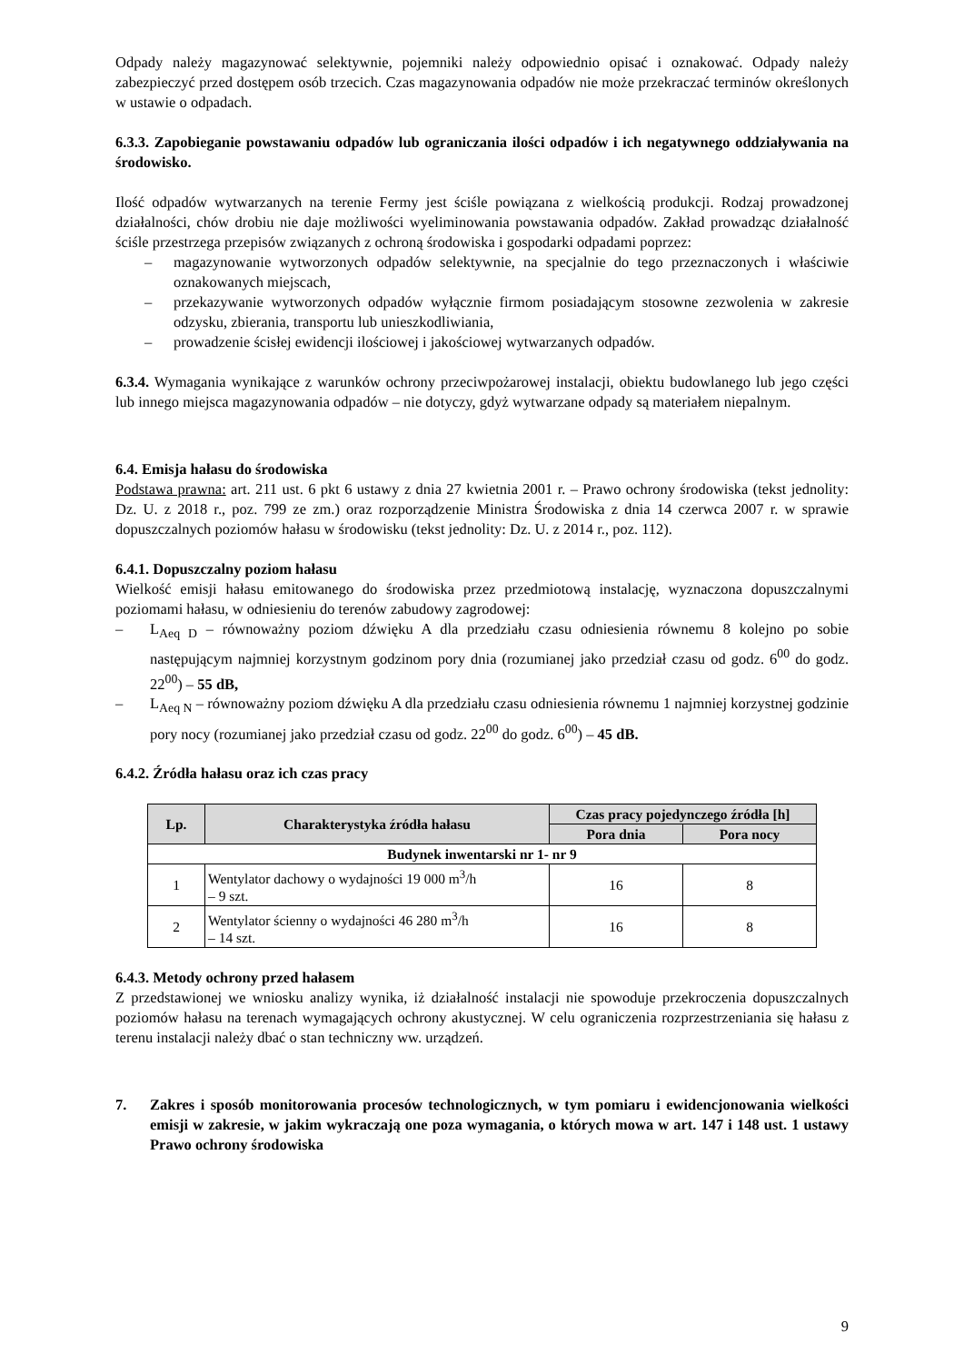Odpady należy magazynować selektywnie, pojemniki należy odpowiednio opisać i oznakować. Odpady należy zabezpieczyć przed dostępem osób trzecich. Czas magazynowania odpadów nie może przekraczać terminów określonych w ustawie o odpadach.
6.3.3. Zapobieganie powstawaniu odpadów lub ograniczania ilości odpadów i ich negatywnego oddziaływania na środowisko.
Ilość odpadów wytwarzanych na terenie Fermy jest ściśle powiązana z wielkością produkcji. Rodzaj prowadzonej działalności, chów drobiu nie daje możliwości wyeliminowania powstawania odpadów. Zakład prowadząc działalność ściśle przestrzega przepisów związanych z ochroną środowiska i gospodarki odpadami poprzez:
– magazynowanie wytworzonych odpadów selektywnie, na specjalnie do tego przeznaczonych i właściwie oznakowanych miejscach,
– przekazywanie wytworzonych odpadów wyłącznie firmom posiadającym stosowne zezwolenia w zakresie odzysku, zbierania, transportu lub unieszkodliwiania,
– prowadzenie ścisłej ewidencji ilościowej i jakościowej wytwarzanych odpadów.
6.3.4. Wymagania wynikające z warunków ochrony przeciwpożarowej instalacji, obiektu budowlanego lub jego części lub innego miejsca magazynowania odpadów – nie dotyczy, gdyż wytwarzane odpady są materiałem niepalnym.
6.4. Emisja hałasu do środowiska
Podstawa prawna: art. 211 ust. 6 pkt 6 ustawy z dnia 27 kwietnia 2001 r. – Prawo ochrony środowiska (tekst jednolity: Dz. U. z 2018 r., poz. 799 ze zm.) oraz rozporządzenie Ministra Środowiska z dnia 14 czerwca 2007 r. w sprawie dopuszczalnych poziomów hałasu w środowisku (tekst jednolity: Dz. U. z 2014 r., poz. 112).
6.4.1. Dopuszczalny poziom hałasu
Wielkość emisji hałasu emitowanego do środowiska przez przedmiotową instalację, wyznaczona dopuszczalnymi poziomami hałasu, w odniesieniu do terenów zabudowy zagrodowej:
– L<sub>Aeq D</sub> – równoważny poziom dźwięku A dla przedziału czasu odniesienia równemu 8 kolejno po sobie następującym najmniej korzystnym godzinom pory dnia (rozumianej jako przedział czasu od godz. 6<sup>00</sup> do godz. 22<sup>00</sup>) – 55 dB,
– L<sub>Aeq N</sub> – równoważny poziom dźwięku A dla przedziału czasu odniesienia równemu 1 najmniej korzystnej godzinie pory nocy (rozumianej jako przedział czasu od godz. 22<sup>00</sup> do godz. 6<sup>00</sup>) – 45 dB.
6.4.2. Źródła hałasu oraz ich czas pracy
| Lp. | Charakterystyka źródła hałasu | Czas pracy pojedynczego źródła [h] | |
| --- | --- | --- | --- |
| | | Pora dnia | Pora nocy |
| Budynek inwentarski nr 1- nr 9 | | | |
| 1 | Wentylator dachowy o wydajności 19 000 m<sup>3</sup>/h – 9 szt. | 16 | 8 |
| 2 | Wentylator ścienny o wydajności 46 280 m<sup>3</sup>/h – 14 szt. | 16 | 8 |
6.4.3. Metody ochrony przed hałasem
Z przedstawionej we wniosku analizy wynika, iż działalność instalacji nie spowoduje przekroczenia dopuszczalnych poziomów hałasu na terenach wymagających ochrony akustycznej. W celu ograniczenia rozprzestrzeniania się hałasu z terenu instalacji należy dbać o stan techniczny ww. urządzeń.
7. Zakres i sposób monitorowania procesów technologicznych, w tym pomiaru i ewidencjonowania wielkości emisji w zakresie, w jakim wykraczają one poza wymagania, o których mowa w art. 147 i 148 ust. 1 ustawy Prawo ochrony środowiska
9